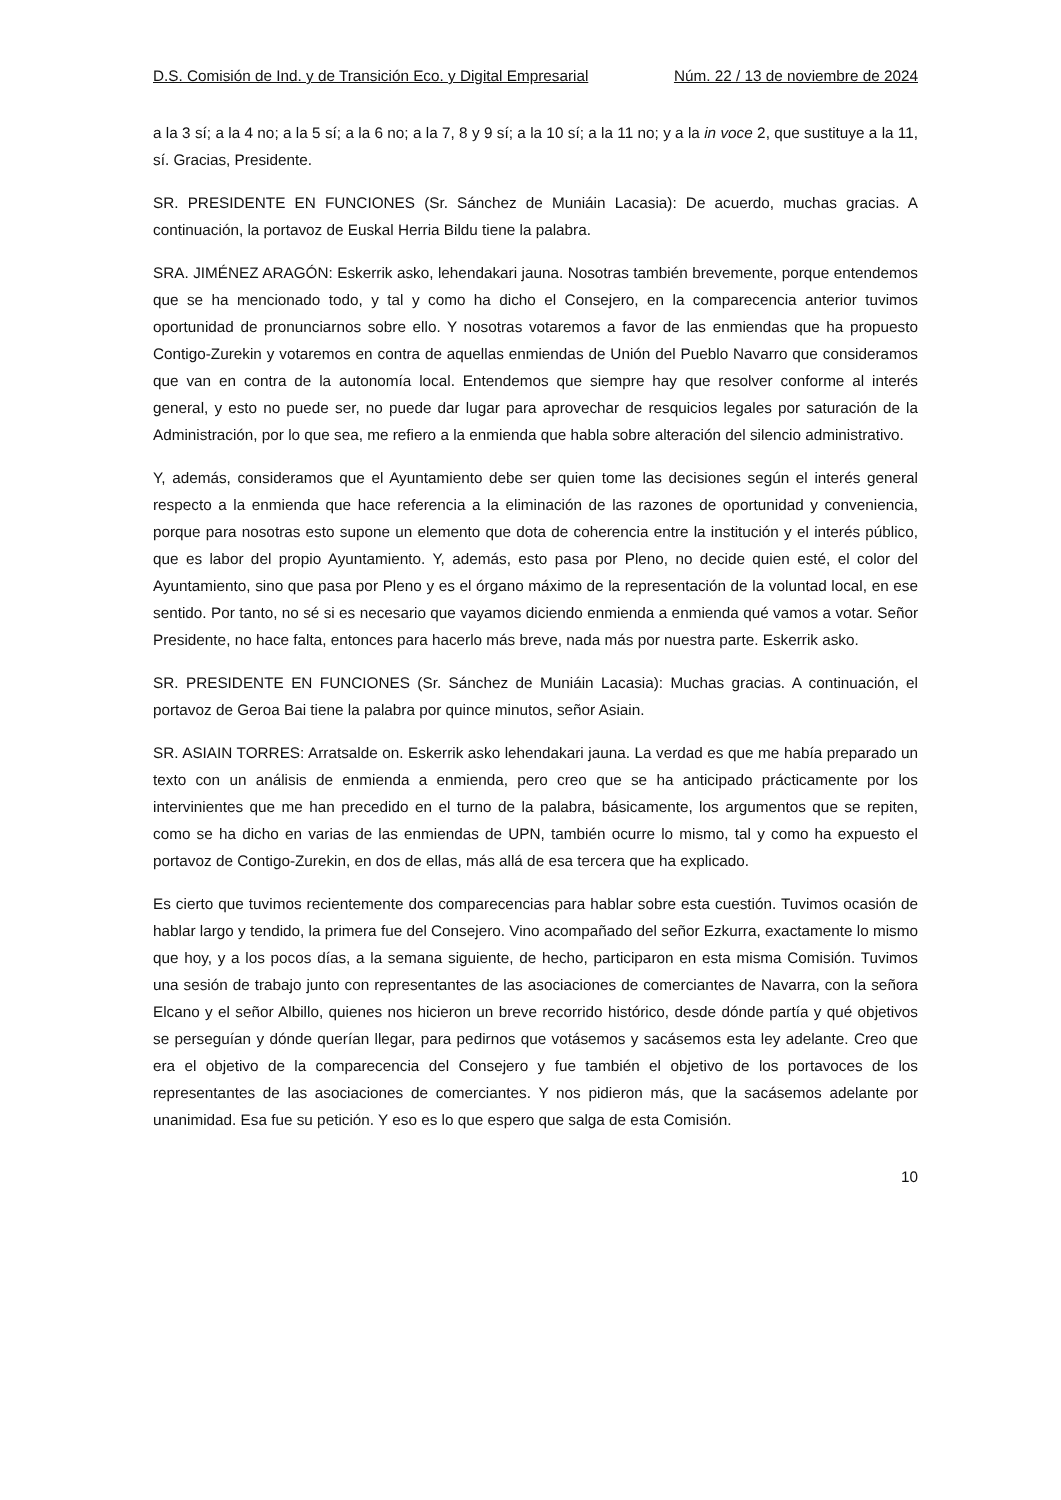D.S. Comisión de Ind. y de Transición Eco. y Digital Empresarial Núm. 22 / 13 de noviembre de 2024
a la 3 sí; a la 4 no; a la 5 sí; a la 6 no; a la 7, 8 y 9 sí; a la 10 sí; a la 11 no; y a la in voce 2, que sustituye a la 11, sí. Gracias, Presidente.
SR. PRESIDENTE EN FUNCIONES (Sr. Sánchez de Muniáin Lacasia): De acuerdo, muchas gracias. A continuación, la portavoz de Euskal Herria Bildu tiene la palabra.
SRA. JIMÉNEZ ARAGÓN: Eskerrik asko, lehendakari jauna. Nosotras también brevemente, porque entendemos que se ha mencionado todo, y tal y como ha dicho el Consejero, en la comparecencia anterior tuvimos oportunidad de pronunciarnos sobre ello. Y nosotras votaremos a favor de las enmiendas que ha propuesto Contigo-Zurekin y votaremos en contra de aquellas enmiendas de Unión del Pueblo Navarro que consideramos que van en contra de la autonomía local. Entendemos que siempre hay que resolver conforme al interés general, y esto no puede ser, no puede dar lugar para aprovechar de resquicios legales por saturación de la Administración, por lo que sea, me refiero a la enmienda que habla sobre alteración del silencio administrativo.
Y, además, consideramos que el Ayuntamiento debe ser quien tome las decisiones según el interés general respecto a la enmienda que hace referencia a la eliminación de las razones de oportunidad y conveniencia, porque para nosotras esto supone un elemento que dota de coherencia entre la institución y el interés público, que es labor del propio Ayuntamiento. Y, además, esto pasa por Pleno, no decide quien esté, el color del Ayuntamiento, sino que pasa por Pleno y es el órgano máximo de la representación de la voluntad local, en ese sentido. Por tanto, no sé si es necesario que vayamos diciendo enmienda a enmienda qué vamos a votar. Señor Presidente, no hace falta, entonces para hacerlo más breve, nada más por nuestra parte. Eskerrik asko.
SR. PRESIDENTE EN FUNCIONES (Sr. Sánchez de Muniáin Lacasia): Muchas gracias. A continuación, el portavoz de Geroa Bai tiene la palabra por quince minutos, señor Asiain.
SR. ASIAIN TORRES: Arratsalde on. Eskerrik asko lehendakari jauna. La verdad es que me había preparado un texto con un análisis de enmienda a enmienda, pero creo que se ha anticipado prácticamente por los intervinientes que me han precedido en el turno de la palabra, básicamente, los argumentos que se repiten, como se ha dicho en varias de las enmiendas de UPN, también ocurre lo mismo, tal y como ha expuesto el portavoz de Contigo-Zurekin, en dos de ellas, más allá de esa tercera que ha explicado.
Es cierto que tuvimos recientemente dos comparecencias para hablar sobre esta cuestión. Tuvimos ocasión de hablar largo y tendido, la primera fue del Consejero. Vino acompañado del señor Ezkurra, exactamente lo mismo que hoy, y a los pocos días, a la semana siguiente, de hecho, participaron en esta misma Comisión. Tuvimos una sesión de trabajo junto con representantes de las asociaciones de comerciantes de Navarra, con la señora Elcano y el señor Albillo, quienes nos hicieron un breve recorrido histórico, desde dónde partía y qué objetivos se perseguían y dónde querían llegar, para pedirnos que votásemos y sacásemos esta ley adelante. Creo que era el objetivo de la comparecencia del Consejero y fue también el objetivo de los portavoces de los representantes de las asociaciones de comerciantes. Y nos pidieron más, que la sacásemos adelante por unanimidad. Esa fue su petición. Y eso es lo que espero que salga de esta Comisión.
10